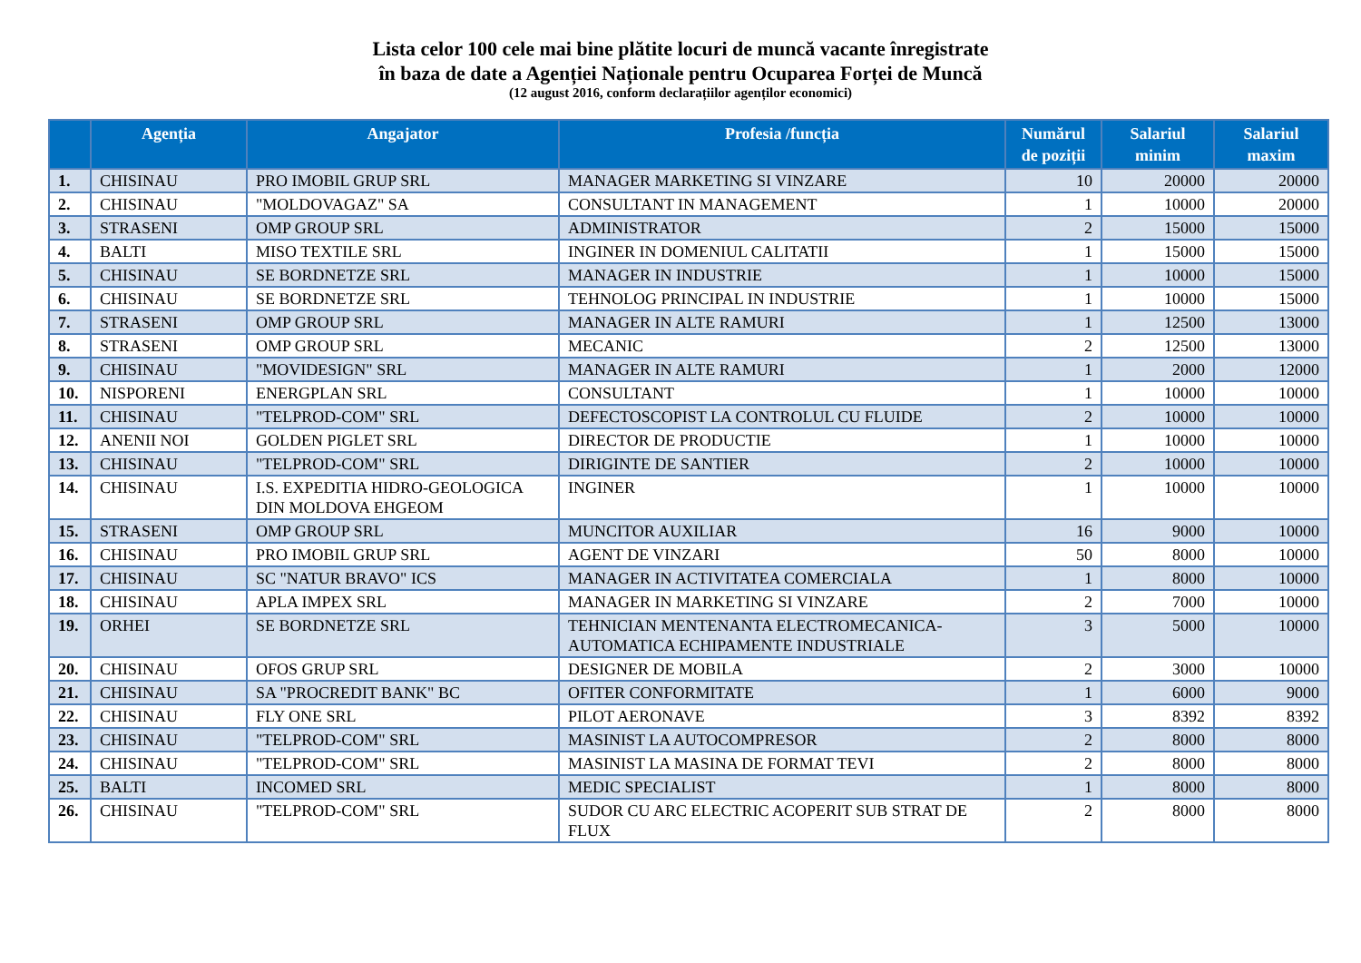Lista celor 100 cele mai bine plătite locuri de muncă vacante înregistrate
în baza de date a Agenției Naționale pentru Ocuparea Forței de Muncă
(12 august 2016, conform declarațiilor agenților economici)
| | Agenția | Angajator | Profesia /funcția | Numărul de poziții | Salariul minim | Salariul maxim |
| --- | --- | --- | --- | --- | --- | --- |
| 1. | CHISINAU | PRO IMOBIL GRUP SRL | MANAGER MARKETING SI VINZARE | 10 | 20000 | 20000 |
| 2. | CHISINAU | "MOLDOVAGAZ" SA | CONSULTANT IN MANAGEMENT | 1 | 10000 | 20000 |
| 3. | STRASENI | OMP GROUP SRL | ADMINISTRATOR | 2 | 15000 | 15000 |
| 4. | BALTI | MISO TEXTILE SRL | INGINER IN DOMENIUL CALITATII | 1 | 15000 | 15000 |
| 5. | CHISINAU | SE BORDNETZE SRL | MANAGER IN INDUSTRIE | 1 | 10000 | 15000 |
| 6. | CHISINAU | SE BORDNETZE SRL | TEHNOLOG PRINCIPAL IN INDUSTRIE | 1 | 10000 | 15000 |
| 7. | STRASENI | OMP GROUP SRL | MANAGER IN ALTE RAMURI | 1 | 12500 | 13000 |
| 8. | STRASENI | OMP GROUP SRL | MECANIC | 2 | 12500 | 13000 |
| 9. | CHISINAU | "MOVIDESIGN" SRL | MANAGER IN ALTE RAMURI | 1 | 2000 | 12000 |
| 10. | NISPORENI | ENERGPLAN SRL | CONSULTANT | 1 | 10000 | 10000 |
| 11. | CHISINAU | "TELPROD-COM" SRL | DEFECTOSCOPIST LA CONTROLUL CU FLUIDE | 2 | 10000 | 10000 |
| 12. | ANENII NOI | GOLDEN PIGLET SRL | DIRECTOR DE PRODUCTIE | 1 | 10000 | 10000 |
| 13. | CHISINAU | "TELPROD-COM" SRL | DIRIGINTE DE SANTIER | 2 | 10000 | 10000 |
| 14. | CHISINAU | I.S. EXPEDITIA HIDRO-GEOLOGICA DIN MOLDOVA EHGEOM | INGINER | 1 | 10000 | 10000 |
| 15. | STRASENI | OMP GROUP SRL | MUNCITOR AUXILIAR | 16 | 9000 | 10000 |
| 16. | CHISINAU | PRO IMOBIL GRUP SRL | AGENT DE VINZARI | 50 | 8000 | 10000 |
| 17. | CHISINAU | SC "NATUR BRAVO" ICS | MANAGER IN ACTIVITATEA COMERCIALA | 1 | 8000 | 10000 |
| 18. | CHISINAU | APLA IMPEX SRL | MANAGER IN MARKETING SI VINZARE | 2 | 7000 | 10000 |
| 19. | ORHEI | SE BORDNETZE SRL | TEHNICIAN MENTENANTA ELECTROMECANICA-AUTOMATICA ECHIPAMENTE INDUSTRIALE | 3 | 5000 | 10000 |
| 20. | CHISINAU | OFOS GRUP SRL | DESIGNER DE MOBILA | 2 | 3000 | 10000 |
| 21. | CHISINAU | SA "PROCREDIT BANK" BC | OFITER CONFORMITATE | 1 | 6000 | 9000 |
| 22. | CHISINAU | FLY ONE SRL | PILOT AERONAVE | 3 | 8392 | 8392 |
| 23. | CHISINAU | "TELPROD-COM" SRL | MASINIST LA AUTOCOMPRESOR | 2 | 8000 | 8000 |
| 24. | CHISINAU | "TELPROD-COM" SRL | MASINIST LA MASINA DE FORMAT TEVI | 2 | 8000 | 8000 |
| 25. | BALTI | INCOMED SRL | MEDIC SPECIALIST | 1 | 8000 | 8000 |
| 26. | CHISINAU | "TELPROD-COM" SRL | SUDOR CU ARC ELECTRIC ACOPERIT SUB STRAT DE FLUX | 2 | 8000 | 8000 |